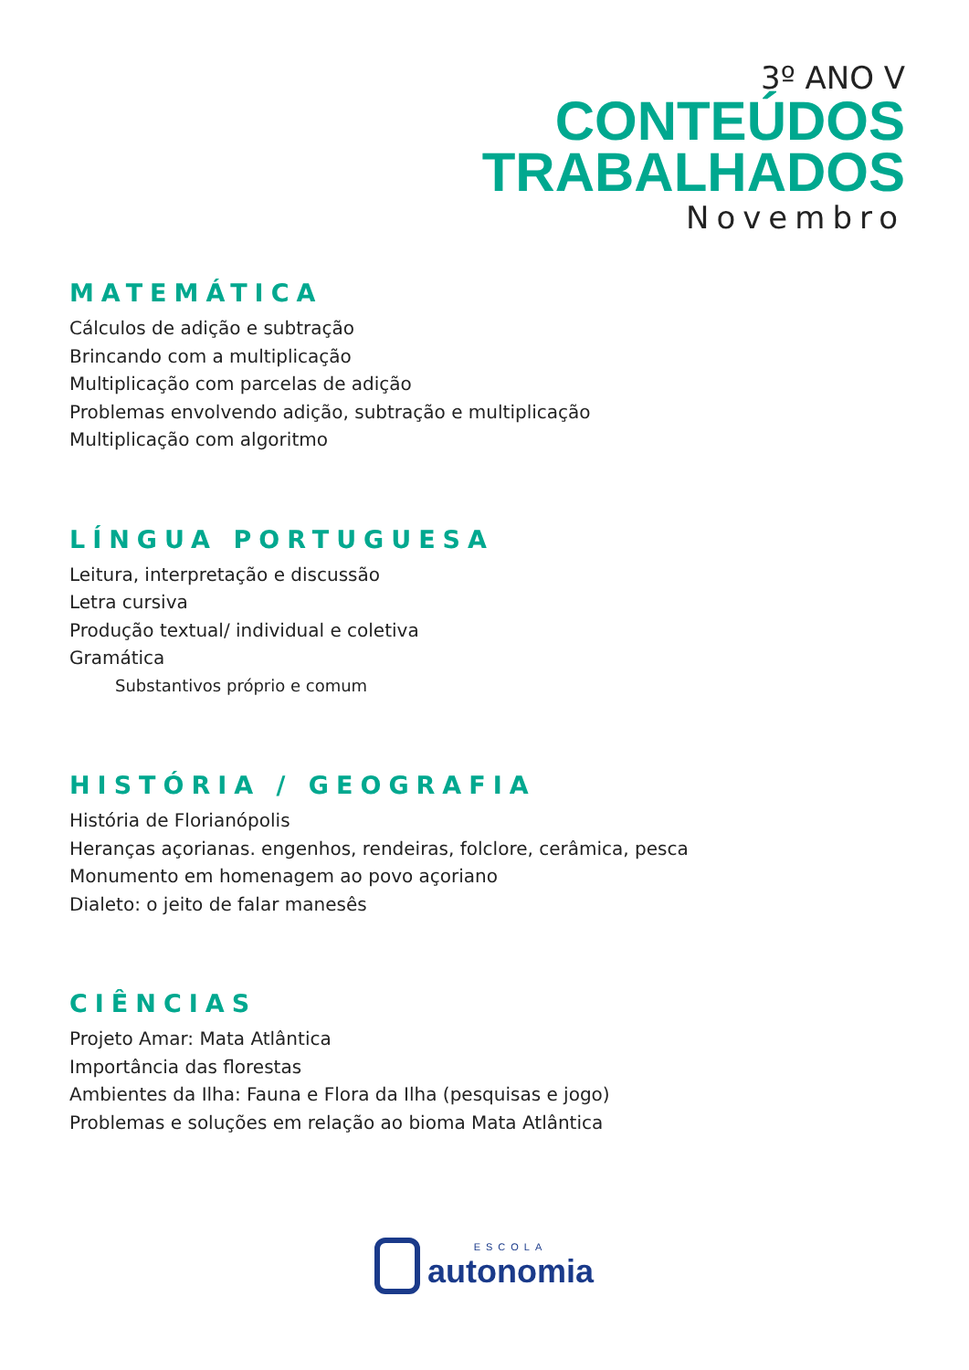3º ANO V
CONTEÚDOS
TRABALHADOS
Novembro
MATEMÁTICA
Cálculos de adição e subtração
Brincando com a multiplicação
Multiplicação com parcelas de adição
Problemas envolvendo adição, subtração e multiplicação
Multiplicação com algoritmo
LÍNGUA PORTUGUESA
Leitura, interpretação e discussão
Letra cursiva
Produção textual/ individual e coletiva
Gramática
Substantivos próprio e comum
HISTÓRIA / GEOGRAFIA
História de Florianópolis
Heranças açorianas. engenhos, rendeiras, folclore, cerâmica, pesca
Monumento em homenagem ao povo açoriano
Dialeto: o jeito de falar manesês
CIÊNCIAS
Projeto Amar: Mata Atlântica
Importância das florestas
Ambientes da Ilha: Fauna e Flora da Ilha (pesquisas e jogo)
Problemas e soluções em relação ao bioma Mata Atlântica
ESCOLA
autonomia